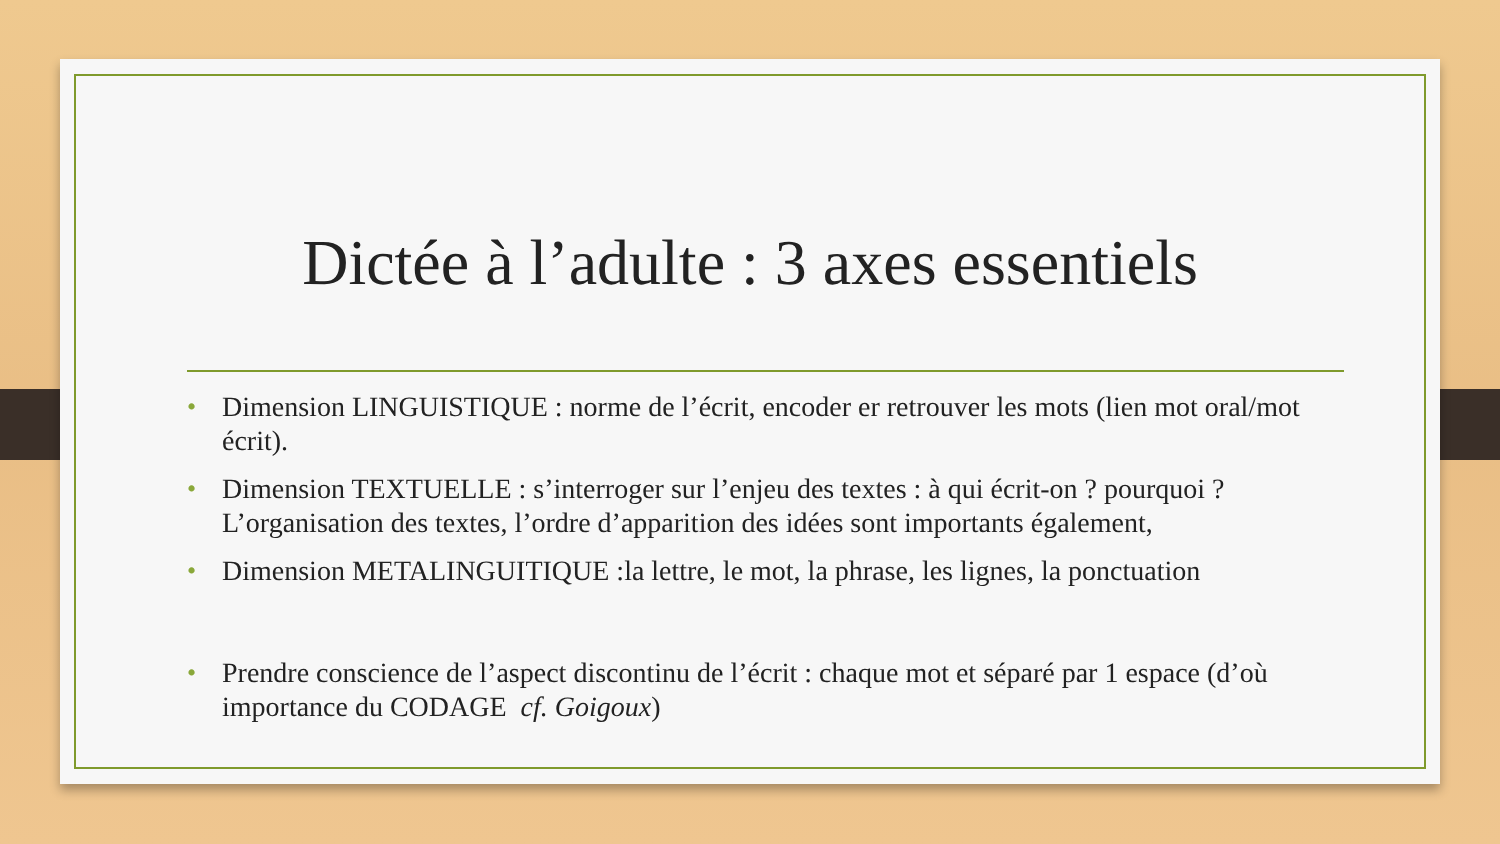Dictée à l’adulte : 3 axes essentiels
• Dimension LINGUISTIQUE : norme de l’écrit, encoder er retrouver les mots (lien mot oral/mot écrit).
• Dimension TEXTUELLE : s’interroger sur l’enjeu des textes : à qui écrit-on ? pourquoi ? L’organisation des textes, l’ordre d’apparition des idées sont importants également,
• Dimension METALINGUITIQUE :la lettre, le mot, la phrase, les lignes, la ponctuation
• Prendre conscience de l’aspect discontinu de l’écrit : chaque mot et séparé par 1 espace (d’où importance du CODAGE cf. Goigoux)